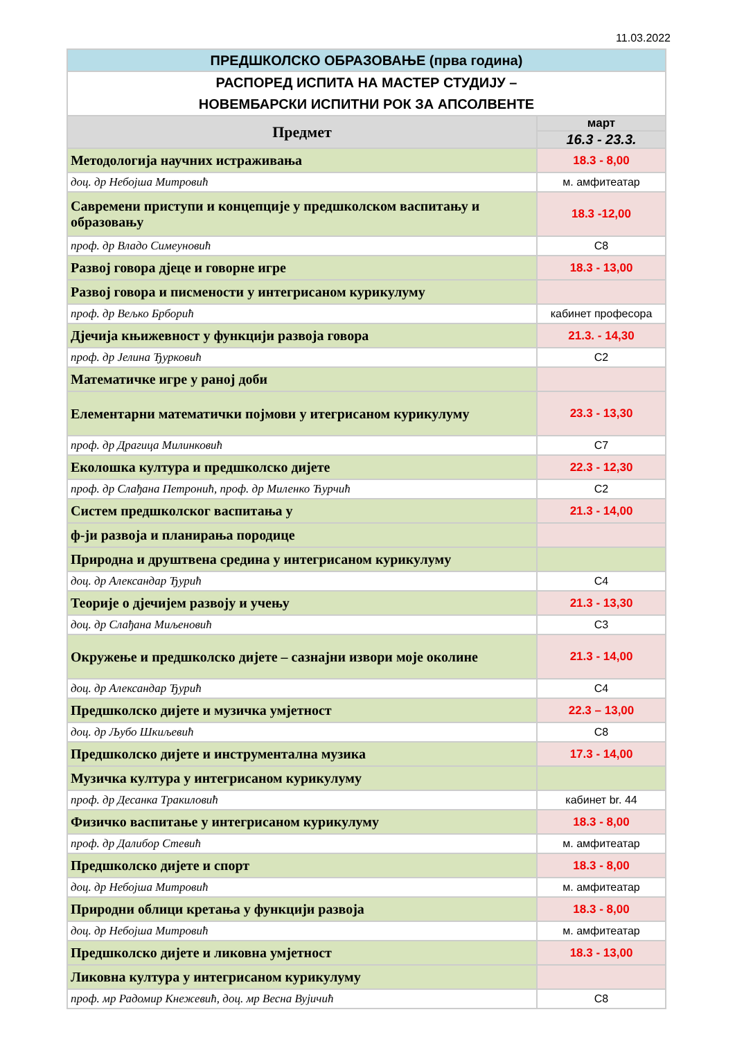11.03.2022
| ПРЕДШКОЛСКО ОБРАЗОВАЊЕ (прва година) | |
| РАСПОРЕД ИСПИТА НА МАСТЕР СТУДИЈУ – НОВЕМБАРСКИ ИСПИТНИ РОК ЗА АПСОЛВЕНТЕ | |
| Предмет | март |
| | 16.3 - 23.3. |
| Методологија научних истраживања | 18.3 - 8,00 |
| доц. др Небојша Митровић | м. амфитеатар |
| Савремени приступи и концепције у предшколском васпитању и образовању | 18.3 -12,00 |
| проф. др Владо Симеуновић | С8 |
| Развој говора дјеце и говорне игре | 18.3 - 13,00 |
| Развој говора и писмености у интегрисаном курикулуму | |
| проф. др Вељко Брборић | кабинет професора |
| Дјечија књижевност у функцији развоја говора | 21.3. - 14,30 |
| проф. др Јелина Ђурковић | С2 |
| Математичке игре у раној доби | |
| Елементарни математички појмови у итегрисаном курикулуму | 23.3 - 13,30 |
| проф. др Драгица Милинковић | С7 |
| Еколошка култура и предшколско дијете | 22.3 - 12,30 |
| проф. др Слађана Петронић, проф. др Миленко Ћурчић | С2 |
| Систем предшколског васпитања у | 21.3 - 14,00 |
| ф-ји развоја и планирања породице | |
| Природна и друштвена средина у интегрисаном курикулуму | |
| доц. др Александар Ђурић | С4 |
| Теорије о дјечијем развоју и учењу | 21.3 - 13,30 |
| доц. др Слађана Миљеновић | С3 |
| Окружење и предшколско дијете – сазнајни извори моје околине | 21.3 - 14,00 |
| доц. др Александар Ђурић | С4 |
| Предшколско дијете и музичка умјетност | 22.3 – 13,00 |
| доц. др Љубо Шкиљевић | С8 |
| Предшколско дијете и инструментална музика | 17.3 - 14,00 |
| Музичка култура у интегрисаном курикулуму | |
| проф. др Десанка Тракиловић | кабинет br. 44 |
| Физичко васпитање у интегрисаном курикулуму | 18.3 - 8,00 |
| проф. др Далибор Стевић | м. амфитеатар |
| Предшколско дијете и спорт | 18.3 - 8,00 |
| доц. др Небојша Митровић | м. амфитеатар |
| Природни облици кретања у функцији развоја | 18.3 - 8,00 |
| доц. др Небојша Митровић | м. амфитеатар |
| Предшколско дијете и ликовна умјетност | 18.3 - 13,00 |
| Ликовна култура у интегрисаном курикулуму | |
| проф. мр Радомир Кнежевић, доц. мр Весна Вујичић | С8 |